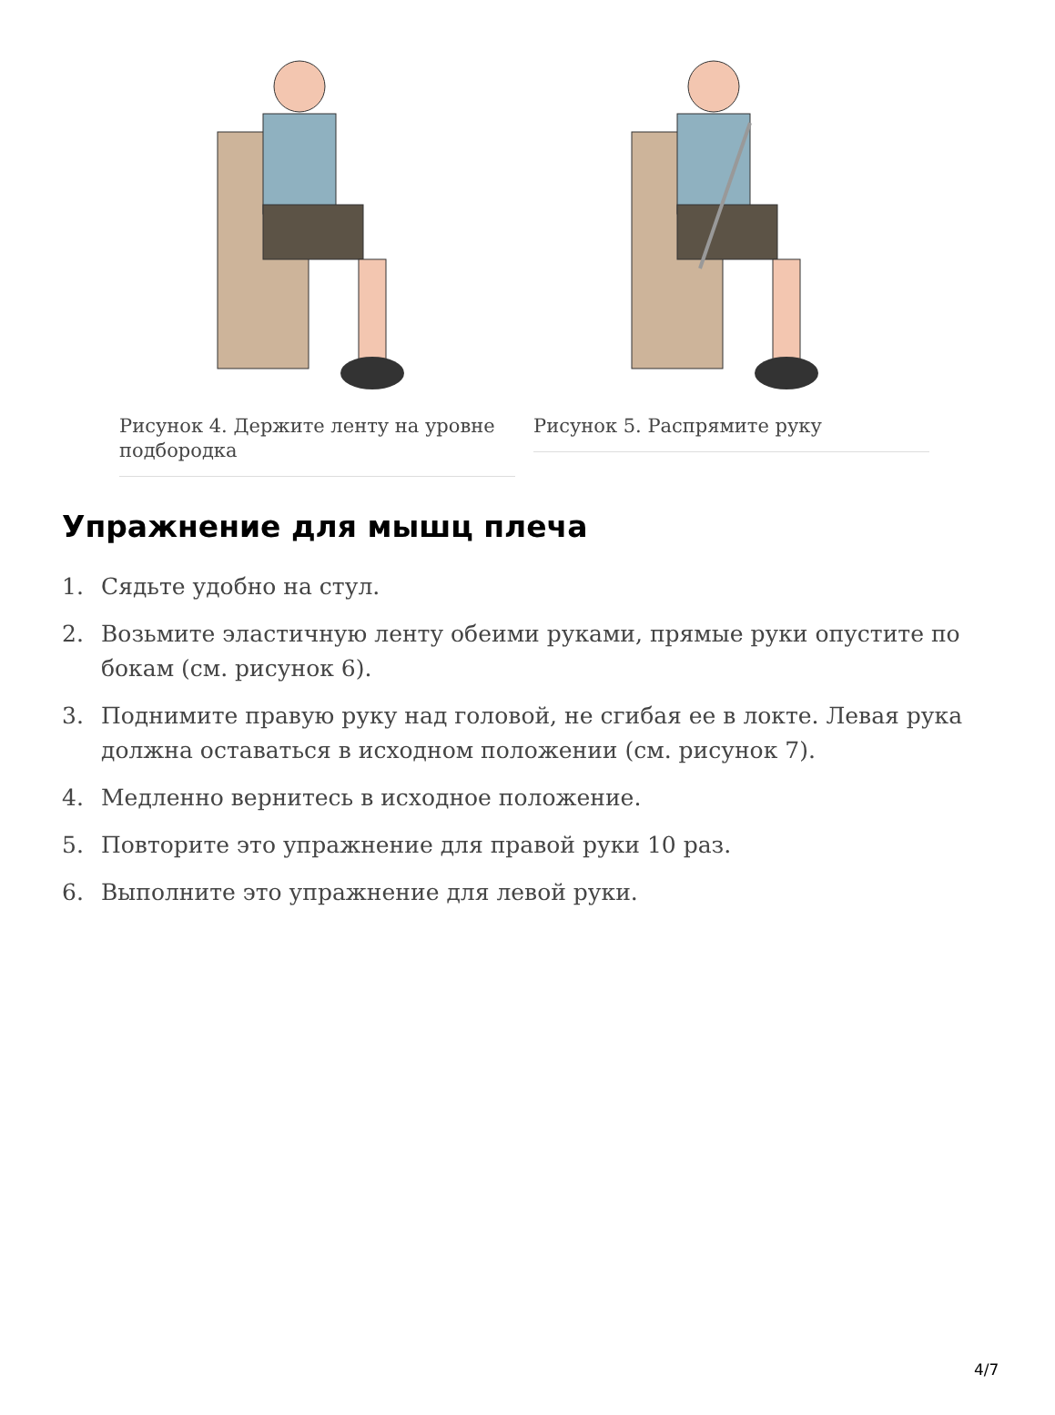Рисунок 4. Держите ленту на уровне подбородка Рисунок 5. Распрямите руку
Упражнение для мышц плеча
1. Сядьте удобно на стул.
2. Возьмите эластичную ленту обеими руками, прямые руки опустите по бокам (см. рисунок 6).
3. Поднимите правую руку над головой, не сгибая ее в локте. Левая рука должна оставаться в исходном положении (см. рисунок 7).
4. Медленно вернитесь в исходное положение.
5. Повторите это упражнение для правой руки 10 раз.
6. Выполните это упражнение для левой руки.
4/7